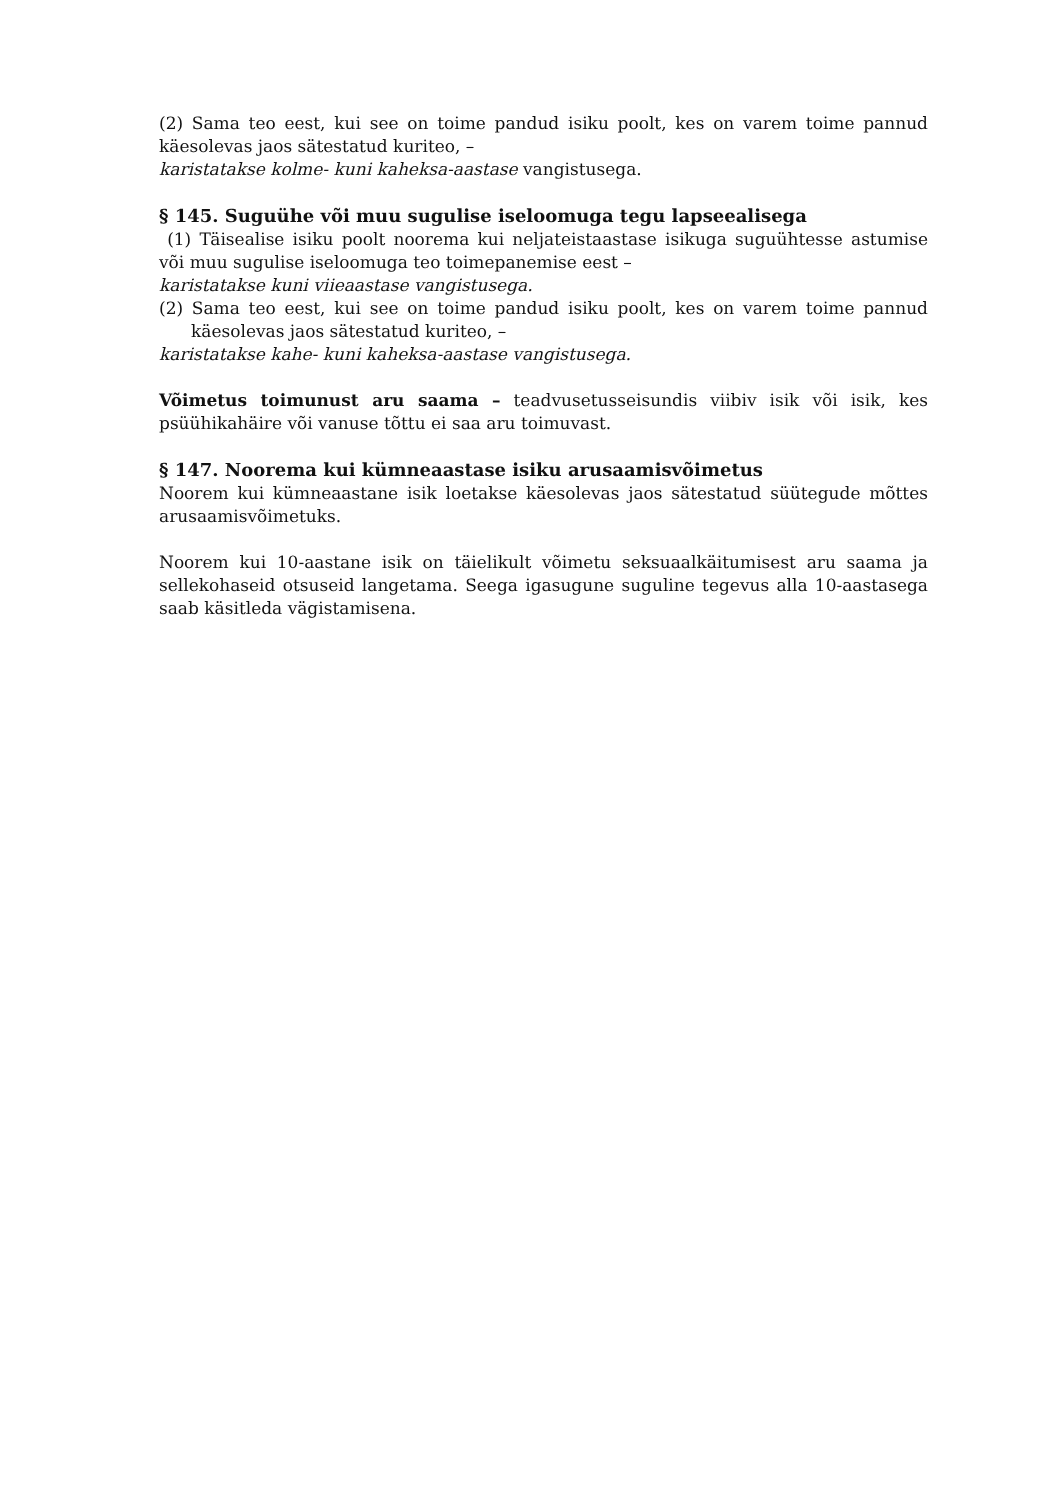(2) Sama teo eest, kui see on toime pandud isiku poolt, kes on varem toime pannud käesolevas jaos sätestatud kuriteo, –
karistatakse kolme- kuni kaheksa-aastase vangistusega.
§ 145. Suguühe või muu sugulise iseloomuga tegu lapseealisega
(1) Täisealise isiku poolt noorema kui neljateistaastase isikuga suguühtesse astumise või muu sugulise iseloomuga teo toimepanemise eest –
karistatakse kuni viieaastase vangistusega.
(2) Sama teo eest, kui see on toime pandud isiku poolt, kes on varem toime pannud käesolevas jaos sätestatud kuriteo, –
karistatakse kahe- kuni kaheksa-aastase vangistusega.
Võimetus toimunust aru saama – teadvusetusseisundis viibiv isik või isik, kes psüühikahäire või vanuse tõttu ei saa aru toimuvast.
§ 147. Noorema kui kümneaastase isiku arusaamisvõimetus
Noorem kui kümneaastane isik loetakse käesolevas jaos sätestatud süütegude mõttes arusaamisvõimetuks.
Noorem kui 10-aastane isik on täielikult võimetu seksuaalkäitumisest aru saama ja sellekohaseid otsuseid langetama. Seega igasugune suguline tegevus alla 10-aastasega saab käsitleda vägistamisena.